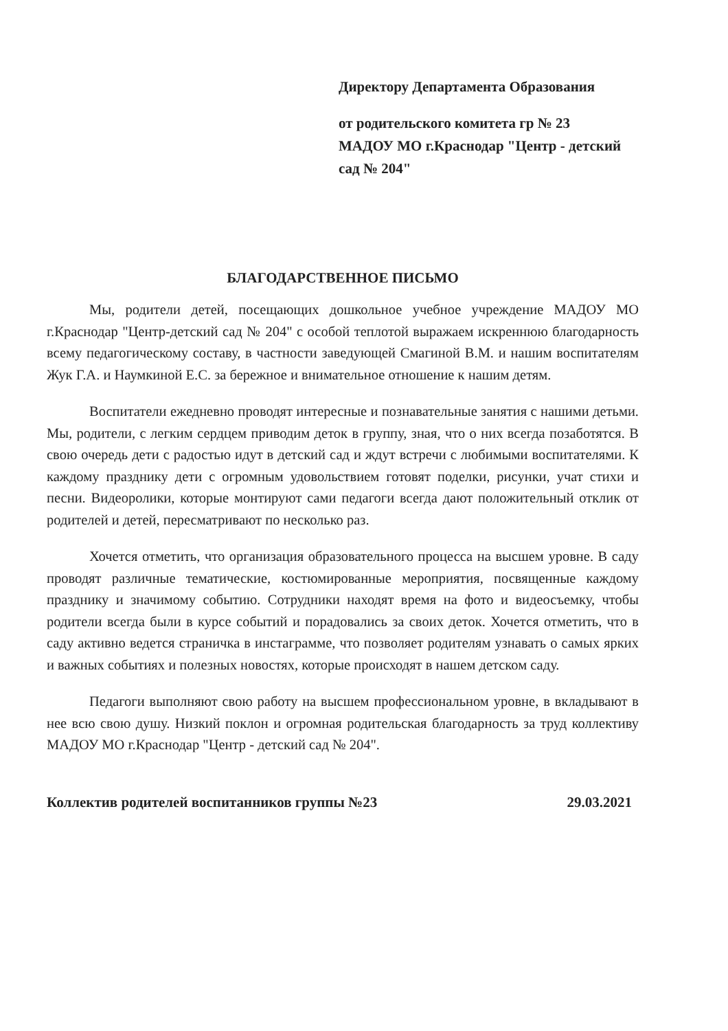Директору Департамента Образования
от родительского комитета гр № 23
МАДОУ МО г.Краснодар "Центр - детский сад № 204"
БЛАГОДАРСТВЕННОЕ ПИСЬМО
Мы, родители детей, посещающих дошкольное учебное учреждение МАДОУ МО г.Краснодар "Центр-детский сад № 204" с особой теплотой выражаем искреннюю благодарность всему педагогическому составу, в частности заведующей Смагиной В.М. и нашим воспитателям Жук Г.А. и Наумкиной Е.С. за бережное и внимательное отношение к нашим детям.
Воспитатели ежедневно проводят интересные и познавательные занятия с нашими детьми. Мы, родители, с легким сердцем приводим деток в группу, зная, что о них всегда позаботятся. В свою очередь дети с радостью идут в детский сад и ждут встречи с любимыми воспитателями. К каждому празднику дети с огромным удовольствием готовят поделки, рисунки, учат стихи и песни. Видеоролики, которые монтируют сами педагоги всегда дают положительный отклик от родителей и детей, пересматривают по несколько раз.
Хочется отметить, что организация образовательного процесса на высшем уровне. В саду проводят различные тематические, костюмированные мероприятия, посвященные каждому празднику и значимому событию. Сотрудники находят время на фото и видеосъемку, чтобы родители всегда были в курсе событий и порадовались за своих деток. Хочется отметить, что в саду активно ведется страничка в инстаграмме, что позволяет родителям узнавать о самых ярких и важных событиях и полезных новостях, которые происходят в нашем детском саду.
Педагоги выполняют свою работу на высшем профессиональном уровне, в вкладывают в нее всю свою душу. Низкий поклон и огромная родительская благодарность за труд коллективу МАДОУ МО г.Краснодар "Центр - детский сад № 204".
Коллектив родителей воспитанников группы №23 29.03.2021